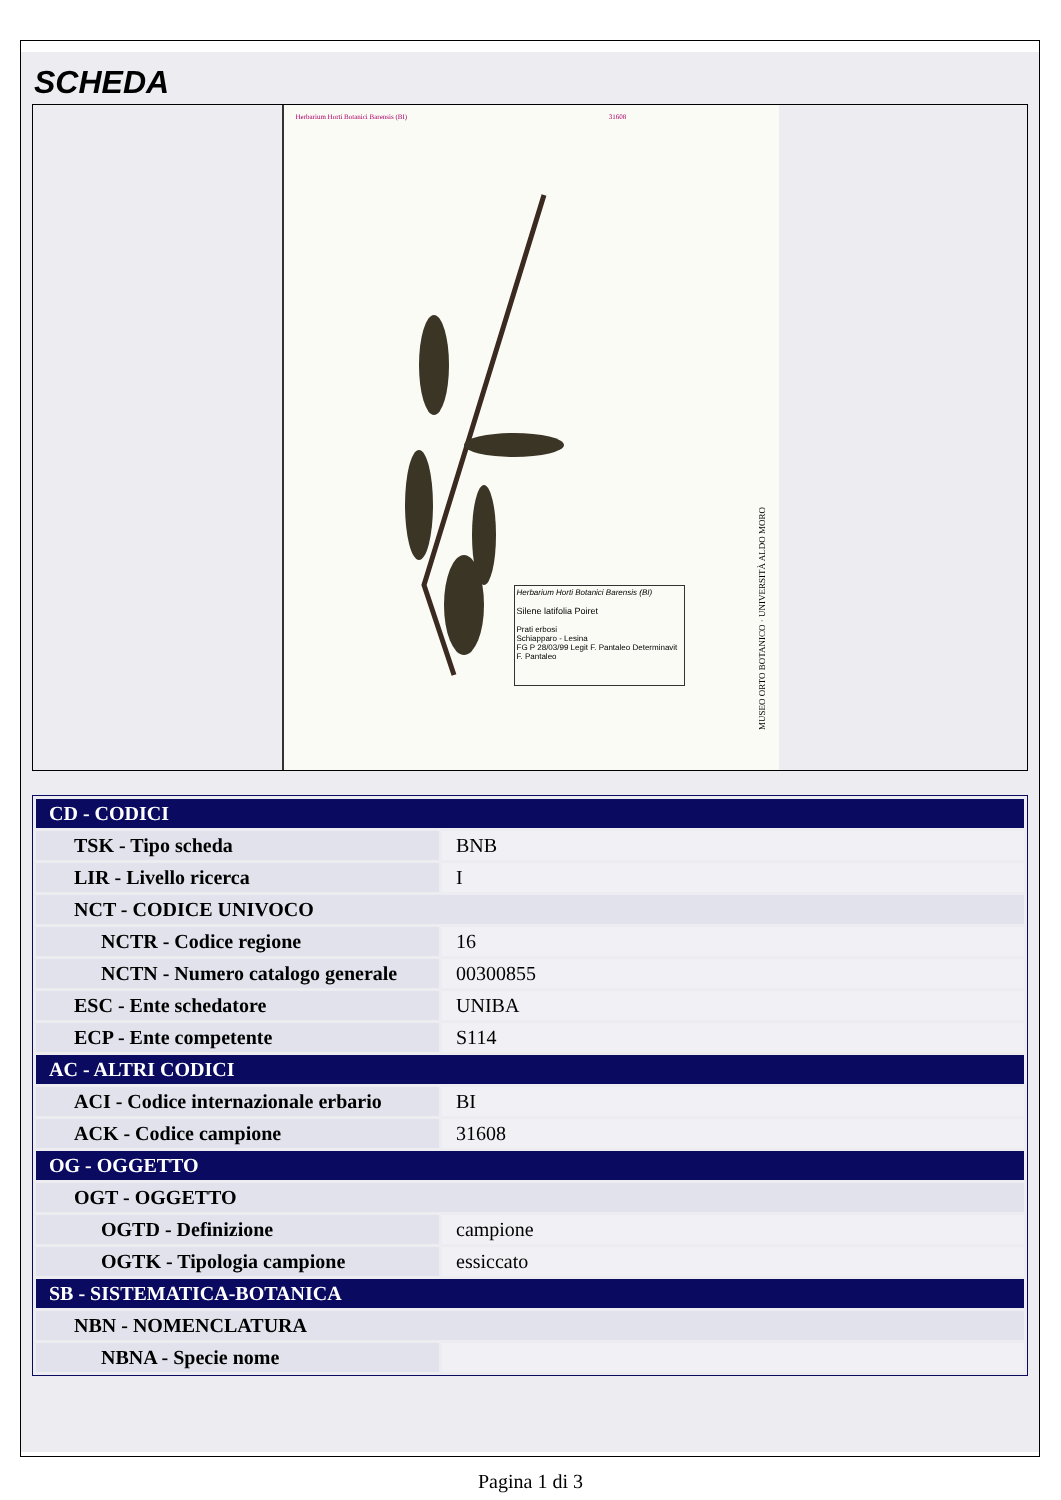SCHEDA
Herbarium Horti Botanici Barensis (BI) 31608
Herbarium Horti Botanici Barensis (BI)
Silene latifolia Poiret
Prati erbosi
Schiapparo - Lesina
FG P 28/03/99 Legit F. Pantaleo Determinavit F. Pantaleo
MUSEO ORTO BOTANICO · UNIVERSITÀ ALDO MORO
| CD - CODICI | |
| TSK - Tipo scheda | BNB |
| LIR - Livello ricerca | I |
| NCT - CODICE UNIVOCO | |
| NCTR - Codice regione | 16 |
| NCTN - Numero catalogo generale | 00300855 |
| ESC - Ente schedatore | UNIBA |
| ECP - Ente competente | S114 |
| AC - ALTRI CODICI | |
| ACI - Codice internazionale erbario | BI |
| ACK - Codice campione | 31608 |
| OG - OGGETTO | |
| OGT - OGGETTO | |
| OGTD - Definizione | campione |
| OGTK - Tipologia campione | essiccato |
| SB - SISTEMATICA-BOTANICA | |
| NBN - NOMENCLATURA | |
| NBNA - Specie nome | |
Pagina 1 di 3